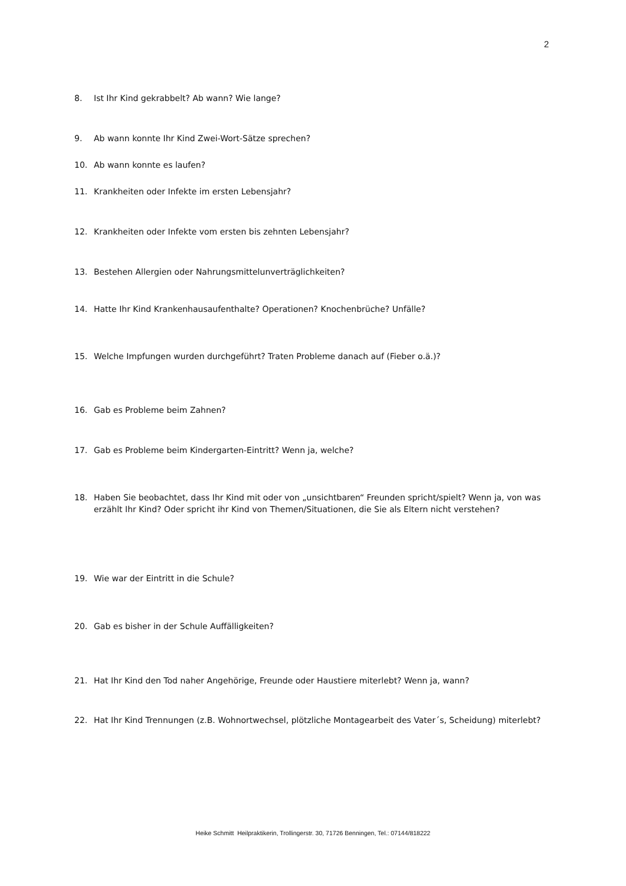2
8. Ist Ihr Kind gekrabbelt? Ab wann? Wie lange?
9. Ab wann konnte Ihr Kind Zwei-Wort-Sätze sprechen?
10. Ab wann konnte es laufen?
11. Krankheiten oder Infekte im ersten Lebensjahr?
12. Krankheiten oder Infekte vom ersten bis zehnten Lebensjahr?
13. Bestehen Allergien oder Nahrungsmittelunverträglichkeiten?
14. Hatte Ihr Kind Krankenhausaufenthalte? Operationen? Knochenbrüche? Unfälle?
15. Welche Impfungen wurden durchgeführt? Traten Probleme danach auf (Fieber o.ä.)?
16. Gab es Probleme beim Zahnen?
17. Gab es Probleme beim Kindergarten-Eintritt? Wenn ja, welche?
18. Haben Sie beobachtet, dass Ihr Kind mit oder von „unsichtbaren“ Freunden spricht/spielt? Wenn ja, von was erzählt Ihr Kind? Oder spricht ihr Kind von Themen/Situationen, die Sie als Eltern nicht verstehen?
19. Wie war der Eintritt in die Schule?
20. Gab es bisher in der Schule Auffälligkeiten?
21. Hat Ihr Kind den Tod naher Angehörige, Freunde oder Haustiere miterlebt? Wenn ja, wann?
22. Hat Ihr Kind Trennungen (z.B. Wohnortwechsel, plötzliche Montagearbeit des Vater´s, Scheidung) miterlebt?
Heike Schmitt Heilpraktikerin, Trollingerstr. 30, 71726 Benningen, Tel.: 07144/818222